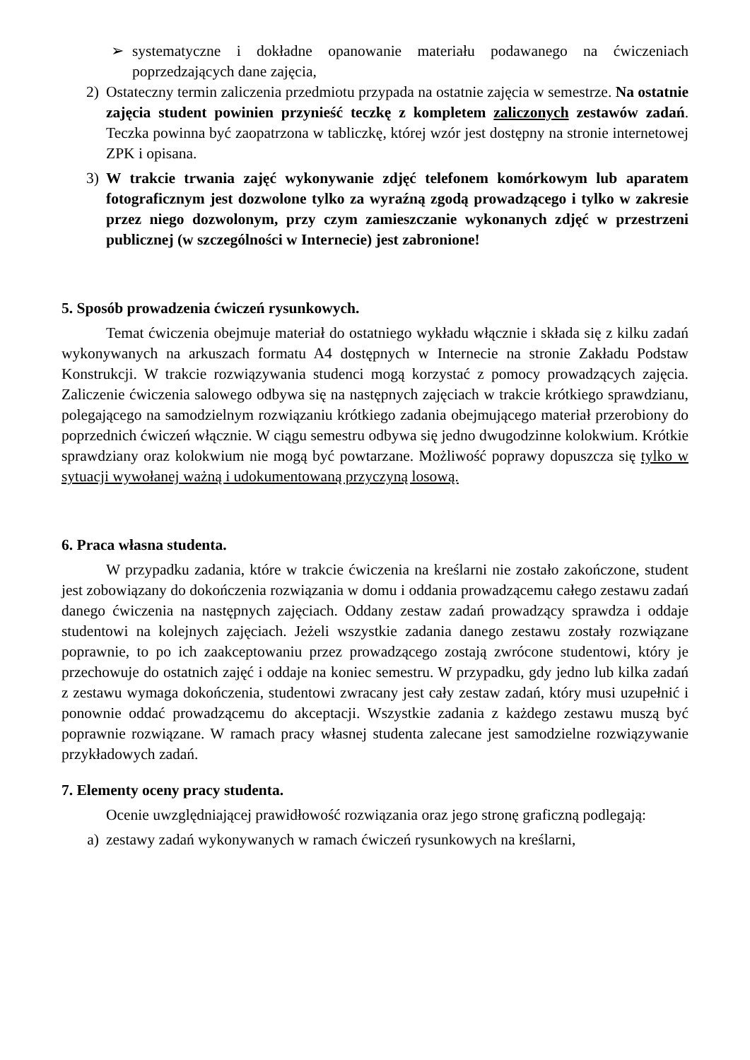➢ systematyczne i dokładne opanowanie materiału podawanego na ćwiczeniach poprzedzających dane zajęcia,
2) Ostateczny termin zaliczenia przedmiotu przypada na ostatnie zajęcia w semestrze. Na ostatnie zajęcia student powinien przynieść teczkę z kompletem zaliczonych zestawów zadań. Teczka powinna być zaopatrzona w tabliczkę, której wzór jest dostępny na stronie internetowej ZPK i opisana.
3) W trakcie trwania zajęć wykonywanie zdjęć telefonem komórkowym lub aparatem fotograficznym jest dozwolone tylko za wyraźną zgodą prowadzącego i tylko w zakresie przez niego dozwolonym, przy czym zamieszczanie wykonanych zdjęć w przestrzeni publicznej (w szczególności w Internecie) jest zabronione!
5. Sposób prowadzenia ćwiczeń rysunkowych.
Temat ćwiczenia obejmuje materiał do ostatniego wykładu włącznie i składa się z kilku zadań wykonywanych na arkuszach formatu A4 dostępnych w Internecie na stronie Zakładu Podstaw Konstrukcji. W trakcie rozwiązywania studenci mogą korzystać z pomocy prowadzących zajęcia. Zaliczenie ćwiczenia salowego odbywa się na następnych zajęciach w trakcie krótkiego sprawdzianu, polegającego na samodzielnym rozwiązaniu krótkiego zadania obejmującego materiał przerobiony do poprzednich ćwiczeń włącznie. W ciągu semestru odbywa się jedno dwugodzinne kolokwium. Krótkie sprawdziany oraz kolokwium nie mogą być powtarzane. Możliwość poprawy dopuszcza się tylko w sytuacji wywołanej ważną i udokumentowaną przyczyną losową.
6. Praca własna studenta.
W przypadku zadania, które w trakcie ćwiczenia na kreślarni nie zostało zakończone, student jest zobowiązany do dokończenia rozwiązania w domu i oddania prowadzącemu całego zestawu zadań danego ćwiczenia na następnych zajęciach. Oddany zestaw zadań prowadzący sprawdza i oddaje studentowi na kolejnych zajęciach. Jeżeli wszystkie zadania danego zestawu zostały rozwiązane poprawnie, to po ich zaakceptowaniu przez prowadzącego zostają zwrócone studentowi, który je przechowuje do ostatnich zajęć i oddaje na koniec semestru. W przypadku, gdy jedno lub kilka zadań z zestawu wymaga dokończenia, studentowi zwracany jest cały zestaw zadań, który musi uzupełnić i ponownie oddać prowadzącemu do akceptacji. Wszystkie zadania z każdego zestawu muszą być poprawnie rozwiązane. W ramach pracy własnej studenta zalecane jest samodzielne rozwiązywanie przykładowych zadań.
7. Elementy oceny pracy studenta.
Ocenie uwzględniającej prawidłowość rozwiązania oraz jego stronę graficzną podlegają:
a) zestawy zadań wykonywanych w ramach ćwiczeń rysunkowych na kreślarni,